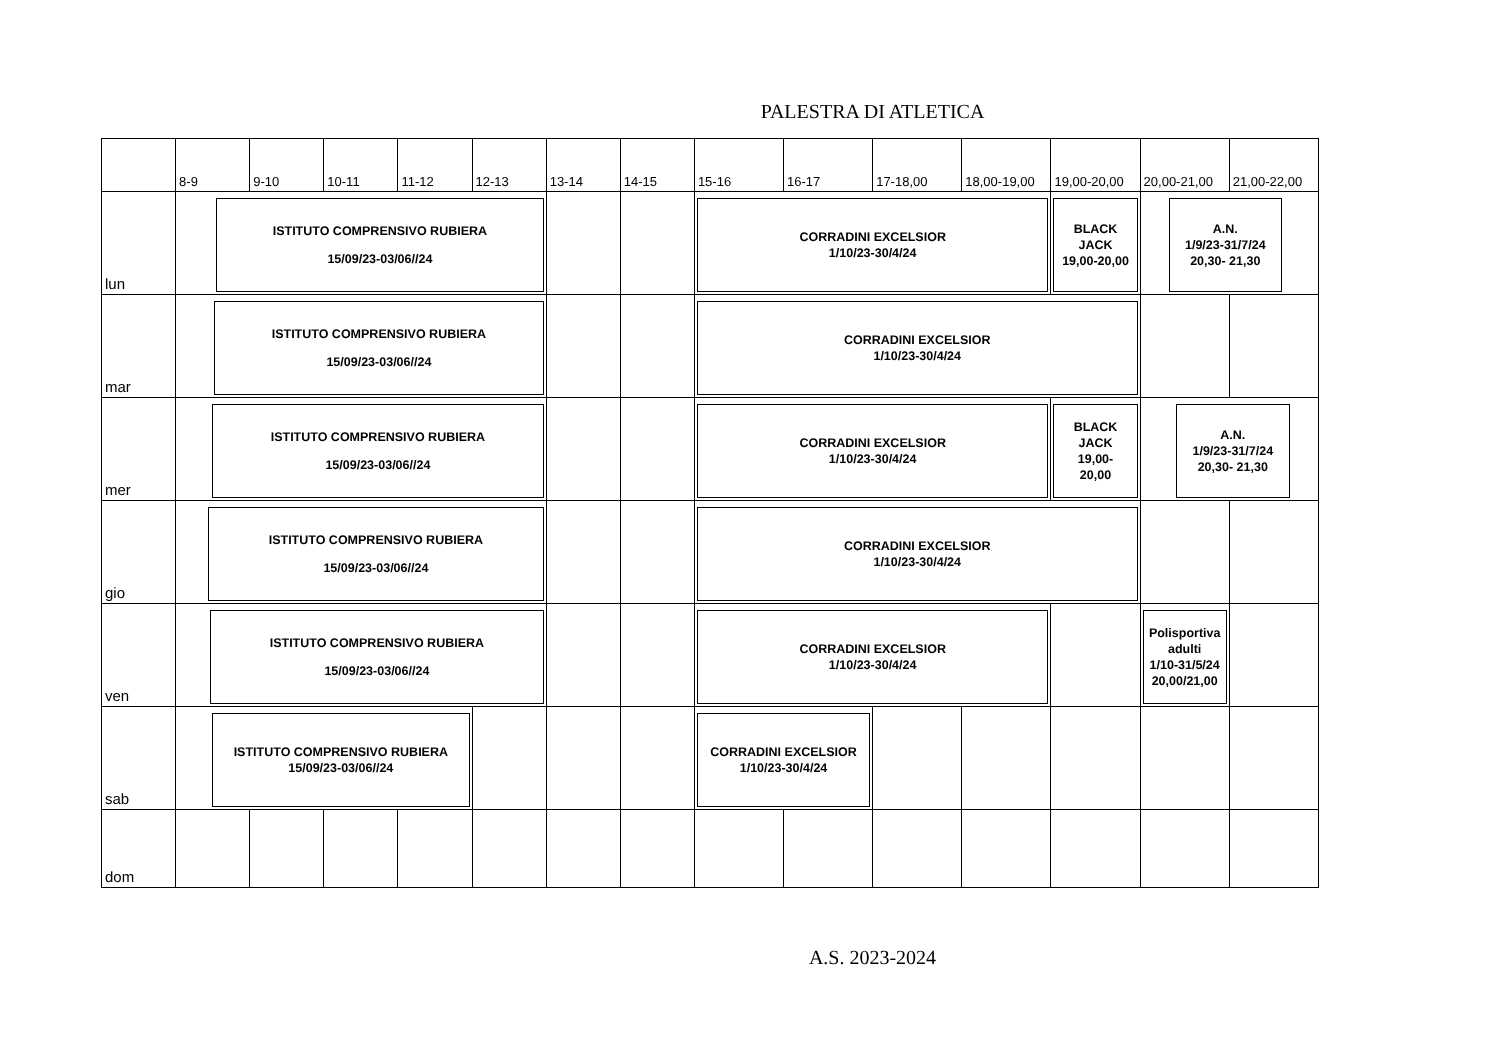PALESTRA DI ATLETICA
| | 8-9 | 9-10 | 10-11 | 11-12 | 12-13 | 13-14 | 14-15 | 15-16 | 16-17 | 17-18,00 | 18,00-19,00 | 19,00-20,00 | 20,00-21,00 | 21,00-22,00 |
| lun | ISTITUTO COMPRENSIVO RUBIERA 15/09/23-03/06//24 | | | | | | | CORRADINI EXCELSIOR 1/10/23-30/4/24 | | | | BLACK JACK 19,00-20,00 | A.N. 1/9/23-31/7/24 20,30- 21,30 | |
| mar | ISTITUTO COMPRENSIVO RUBIERA 15/09/23-03/06//24 | | | | | | | CORRADINI EXCELSIOR 1/10/23-30/4/24 | | | | | | |
| mer | ISTITUTO COMPRENSIVO RUBIERA 15/09/23-03/06//24 | | | | | | | CORRADINI EXCELSIOR 1/10/23-30/4/24 | | | | BLACK JACK 19,00- 20,00 | A.N. 1/9/23-31/7/24 20,30- 21,30 | |
| gio | ISTITUTO COMPRENSIVO RUBIERA 15/09/23-03/06//24 | | | | | | | CORRADINI EXCELSIOR 1/10/23-30/4/24 | | | | | | |
| ven | ISTITUTO COMPRENSIVO RUBIERA 15/09/23-03/06//24 | | | | | | | CORRADINI EXCELSIOR 1/10/23-30/4/24 | | | | | Polisportiva adulti 1/10-31/5/24 20,00/21,00 | |
| sab | ISTITUTO COMPRENSIVO RUBIERA 15/09/23-03/06//24 | | | | | | | CORRADINI EXCELSIOR 1/10/23-30/4/24 | | | | | | |
| dom | | | | | | | | | | | | | | |
A.S. 2023-2024